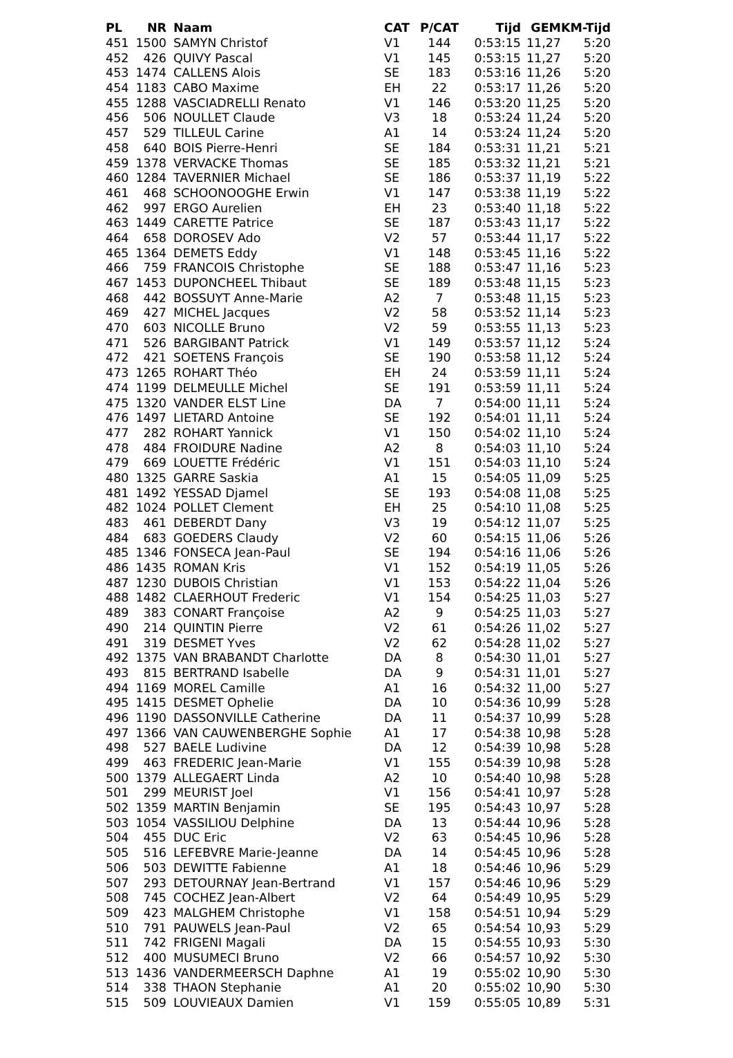| PL | NR | Naam | CAT | P/CAT | Tijd | GEM | KM-Tijd |
| --- | --- | --- | --- | --- | --- | --- | --- |
| 451 | 1500 | SAMYN Christof | V1 | 144 | 0:53:15 | 11,27 | 5:20 |
| 452 | 426 | QUIVY Pascal | V1 | 145 | 0:53:15 | 11,27 | 5:20 |
| 453 | 1474 | CALLENS Alois | SE | 183 | 0:53:16 | 11,26 | 5:20 |
| 454 | 1183 | CABO Maxime | EH | 22 | 0:53:17 | 11,26 | 5:20 |
| 455 | 1288 | VASCIADRELLI Renato | V1 | 146 | 0:53:20 | 11,25 | 5:20 |
| 456 | 506 | NOULLET Claude | V3 | 18 | 0:53:24 | 11,24 | 5:20 |
| 457 | 529 | TILLEUL Carine | A1 | 14 | 0:53:24 | 11,24 | 5:20 |
| 458 | 640 | BOIS Pierre-Henri | SE | 184 | 0:53:31 | 11,21 | 5:21 |
| 459 | 1378 | VERVACKE Thomas | SE | 185 | 0:53:32 | 11,21 | 5:21 |
| 460 | 1284 | TAVERNIER Michael | SE | 186 | 0:53:37 | 11,19 | 5:22 |
| 461 | 468 | SCHOONOOGHE Erwin | V1 | 147 | 0:53:38 | 11,19 | 5:22 |
| 462 | 997 | ERGO Aurelien | EH | 23 | 0:53:40 | 11,18 | 5:22 |
| 463 | 1449 | CARETTE Patrice | SE | 187 | 0:53:43 | 11,17 | 5:22 |
| 464 | 658 | DOROSEV Ado | V2 | 57 | 0:53:44 | 11,17 | 5:22 |
| 465 | 1364 | DEMETS Eddy | V1 | 148 | 0:53:45 | 11,16 | 5:22 |
| 466 | 759 | FRANCOIS Christophe | SE | 188 | 0:53:47 | 11,16 | 5:23 |
| 467 | 1453 | DUPONCHEEL Thibaut | SE | 189 | 0:53:48 | 11,15 | 5:23 |
| 468 | 442 | BOSSUYT Anne-Marie | A2 | 7 | 0:53:48 | 11,15 | 5:23 |
| 469 | 427 | MICHEL Jacques | V2 | 58 | 0:53:52 | 11,14 | 5:23 |
| 470 | 603 | NICOLLE Bruno | V2 | 59 | 0:53:55 | 11,13 | 5:23 |
| 471 | 526 | BARGIBANT Patrick | V1 | 149 | 0:53:57 | 11,12 | 5:24 |
| 472 | 421 | SOETENS François | SE | 190 | 0:53:58 | 11,12 | 5:24 |
| 473 | 1265 | ROHART Théo | EH | 24 | 0:53:59 | 11,11 | 5:24 |
| 474 | 1199 | DELMEULLE Michel | SE | 191 | 0:53:59 | 11,11 | 5:24 |
| 475 | 1320 | VANDER ELST Line | DA | 7 | 0:54:00 | 11,11 | 5:24 |
| 476 | 1497 | LIETARD Antoine | SE | 192 | 0:54:01 | 11,11 | 5:24 |
| 477 | 282 | ROHART Yannick | V1 | 150 | 0:54:02 | 11,10 | 5:24 |
| 478 | 484 | FROIDURE Nadine | A2 | 8 | 0:54:03 | 11,10 | 5:24 |
| 479 | 669 | LOUETTE Frédéric | V1 | 151 | 0:54:03 | 11,10 | 5:24 |
| 480 | 1325 | GARRE Saskia | A1 | 15 | 0:54:05 | 11,09 | 5:25 |
| 481 | 1492 | YESSAD Djamel | SE | 193 | 0:54:08 | 11,08 | 5:25 |
| 482 | 1024 | POLLET Clement | EH | 25 | 0:54:10 | 11,08 | 5:25 |
| 483 | 461 | DEBERDT Dany | V3 | 19 | 0:54:12 | 11,07 | 5:25 |
| 484 | 683 | GOEDERS Claudy | V2 | 60 | 0:54:15 | 11,06 | 5:26 |
| 485 | 1346 | FONSECA Jean-Paul | SE | 194 | 0:54:16 | 11,06 | 5:26 |
| 486 | 1435 | ROMAN Kris | V1 | 152 | 0:54:19 | 11,05 | 5:26 |
| 487 | 1230 | DUBOIS Christian | V1 | 153 | 0:54:22 | 11,04 | 5:26 |
| 488 | 1482 | CLAERHOUT Frederic | V1 | 154 | 0:54:25 | 11,03 | 5:27 |
| 489 | 383 | CONART Françoise | A2 | 9 | 0:54:25 | 11,03 | 5:27 |
| 490 | 214 | QUINTIN Pierre | V2 | 61 | 0:54:26 | 11,02 | 5:27 |
| 491 | 319 | DESMET Yves | V2 | 62 | 0:54:28 | 11,02 | 5:27 |
| 492 | 1375 | VAN BRABANDT Charlotte | DA | 8 | 0:54:30 | 11,01 | 5:27 |
| 493 | 815 | BERTRAND Isabelle | DA | 9 | 0:54:31 | 11,01 | 5:27 |
| 494 | 1169 | MOREL Camille | A1 | 16 | 0:54:32 | 11,00 | 5:27 |
| 495 | 1415 | DESMET Ophelie | DA | 10 | 0:54:36 | 10,99 | 5:28 |
| 496 | 1190 | DASSONVILLE Catherine | DA | 11 | 0:54:37 | 10,99 | 5:28 |
| 497 | 1366 | VAN CAUWENBERGHE Sophie | A1 | 17 | 0:54:38 | 10,98 | 5:28 |
| 498 | 527 | BAELE Ludivine | DA | 12 | 0:54:39 | 10,98 | 5:28 |
| 499 | 463 | FREDERIC Jean-Marie | V1 | 155 | 0:54:39 | 10,98 | 5:28 |
| 500 | 1379 | ALLEGAERT Linda | A2 | 10 | 0:54:40 | 10,98 | 5:28 |
| 501 | 299 | MEURIST Joel | V1 | 156 | 0:54:41 | 10,97 | 5:28 |
| 502 | 1359 | MARTIN Benjamin | SE | 195 | 0:54:43 | 10,97 | 5:28 |
| 503 | 1054 | VASSILIOU Delphine | DA | 13 | 0:54:44 | 10,96 | 5:28 |
| 504 | 455 | DUC Eric | V2 | 63 | 0:54:45 | 10,96 | 5:28 |
| 505 | 516 | LEFEBVRE Marie-Jeanne | DA | 14 | 0:54:45 | 10,96 | 5:28 |
| 506 | 503 | DEWITTE Fabienne | A1 | 18 | 0:54:46 | 10,96 | 5:29 |
| 507 | 293 | DETOURNAY Jean-Bertrand | V1 | 157 | 0:54:46 | 10,96 | 5:29 |
| 508 | 745 | COCHEZ Jean-Albert | V2 | 64 | 0:54:49 | 10,95 | 5:29 |
| 509 | 423 | MALGHEM Christophe | V1 | 158 | 0:54:51 | 10,94 | 5:29 |
| 510 | 791 | PAUWELS Jean-Paul | V2 | 65 | 0:54:54 | 10,93 | 5:29 |
| 511 | 742 | FRIGENI Magali | DA | 15 | 0:54:55 | 10,93 | 5:30 |
| 512 | 400 | MUSUMECI Bruno | V2 | 66 | 0:54:57 | 10,92 | 5:30 |
| 513 | 1436 | VANDERMEERSCH Daphne | A1 | 19 | 0:55:02 | 10,90 | 5:30 |
| 514 | 338 | THAON Stephanie | A1 | 20 | 0:55:02 | 10,90 | 5:30 |
| 515 | 509 | LOUVIEAUX Damien | V1 | 159 | 0:55:05 | 10,89 | 5:31 |